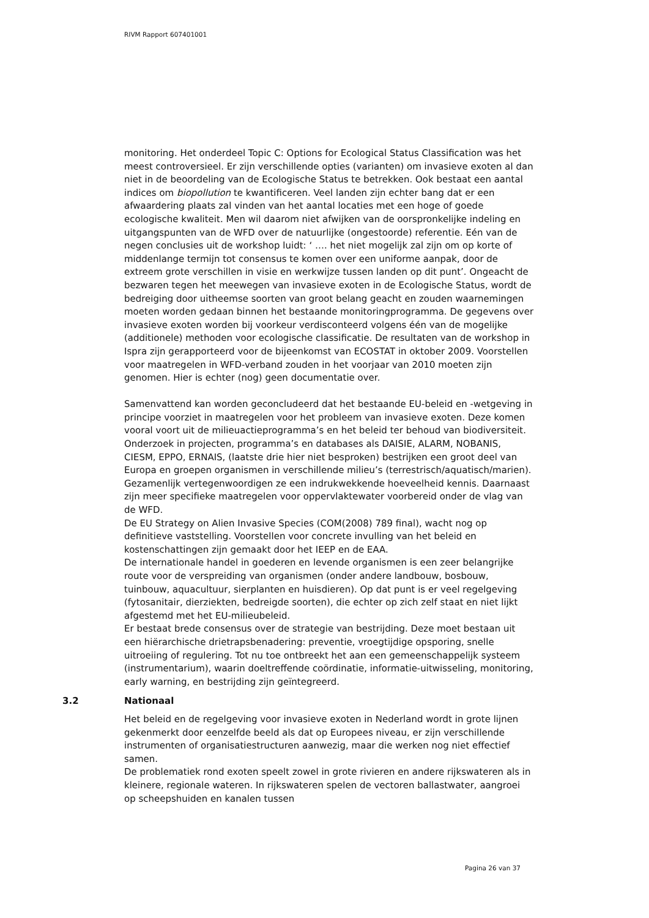RIVM Rapport 607401001
monitoring. Het onderdeel Topic C: Options for Ecological Status Classification was het meest controversieel. Er zijn verschillende opties (varianten) om invasieve exoten al dan niet in de beoordeling van de Ecologische Status te betrekken. Ook bestaat een aantal indices om biopollution te kwantificeren. Veel landen zijn echter bang dat er een afwaardering plaats zal vinden van het aantal locaties met een hoge of goede ecologische kwaliteit. Men wil daarom niet afwijken van de oorspronkelijke indeling en uitgangspunten van de WFD over de natuurlijke (ongestoorde) referentie. Eén van de negen conclusies uit de workshop luidt: ‘ …. het niet mogelijk zal zijn om op korte of middenlange termijn tot consensus te komen over een uniforme aanpak, door de extreem grote verschillen in visie en werkwijze tussen landen op dit punt’. Ongeacht de bezwaren tegen het meewegen van invasieve exoten in de Ecologische Status, wordt de bedreiging door uitheemse soorten van groot belang geacht en zouden waarnemingen moeten worden gedaan binnen het bestaande monitoringprogramma. De gegevens over invasieve exoten worden bij voorkeur verdisconteerd volgens één van de mogelijke (additionele) methoden voor ecologische classificatie. De resultaten van de workshop in Ispra zijn gerapporteerd voor de bijeenkomst van ECOSTAT in oktober 2009. Voorstellen voor maatregelen in WFD-verband zouden in het voorjaar van 2010 moeten zijn genomen. Hier is echter (nog) geen documentatie over.
Samenvattend kan worden geconcludeerd dat het bestaande EU-beleid en -wetgeving in principe voorziet in maatregelen voor het probleem van invasieve exoten. Deze komen vooral voort uit de milieuactieprogramma’s en het beleid ter behoud van biodiversiteit. Onderzoek in projecten, programma’s en databases als DAISIE, ALARM, NOBANIS, CIESM, EPPO, ERNAIS, (laatste drie hier niet besproken) bestrijken een groot deel van Europa en groepen organismen in verschillende milieu’s (terrestrisch/aquatisch/marien). Gezamenlijk vertegenwoordigen ze een indrukwekkende hoeveelheid kennis. Daarnaast zijn meer specifieke maatregelen voor oppervlaktewater voorbereid onder de vlag van de WFD.
De EU Strategy on Alien Invasive Species (COM(2008) 789 final), wacht nog op definitieve vaststelling. Voorstellen voor concrete invulling van het beleid en kostenschattingen zijn gemaakt door het IEEP en de EAA.
De internationale handel in goederen en levende organismen is een zeer belangrijke route voor de verspreiding van organismen (onder andere landbouw, bosbouw, tuinbouw, aquacultuur, sierplanten en huisdieren). Op dat punt is er veel regelgeving (fytosanitair, dierziekten, bedreigde soorten), die echter op zich zelf staat en niet lijkt afgestemd met het EU-milieubeleid.
Er bestaat brede consensus over de strategie van bestrijding. Deze moet bestaan uit een hiërarchische drietrapsbenadering: preventie, vroegtijdige opsporing, snelle uitroeiing of regulering. Tot nu toe ontbreekt het aan een gemeenschappelijk systeem (instrumentarium), waarin doeltreffende coördinatie, informatie-uitwisseling, monitoring, early warning, en bestrijding zijn geïntegreerd.
3.2 Nationaal
Het beleid en de regelgeving voor invasieve exoten in Nederland wordt in grote lijnen gekenmerkt door eenzelfde beeld als dat op Europees niveau, er zijn verschillende instrumenten of organisatiestructuren aanwezig, maar die werken nog niet effectief samen.
De problematiek rond exoten speelt zowel in grote rivieren en andere rijkswateren als in kleinere, regionale wateren. In rijkswateren spelen de vectoren ballastwater, aangroei op scheepshuiden en kanalen tussen
Pagina 26 van 37